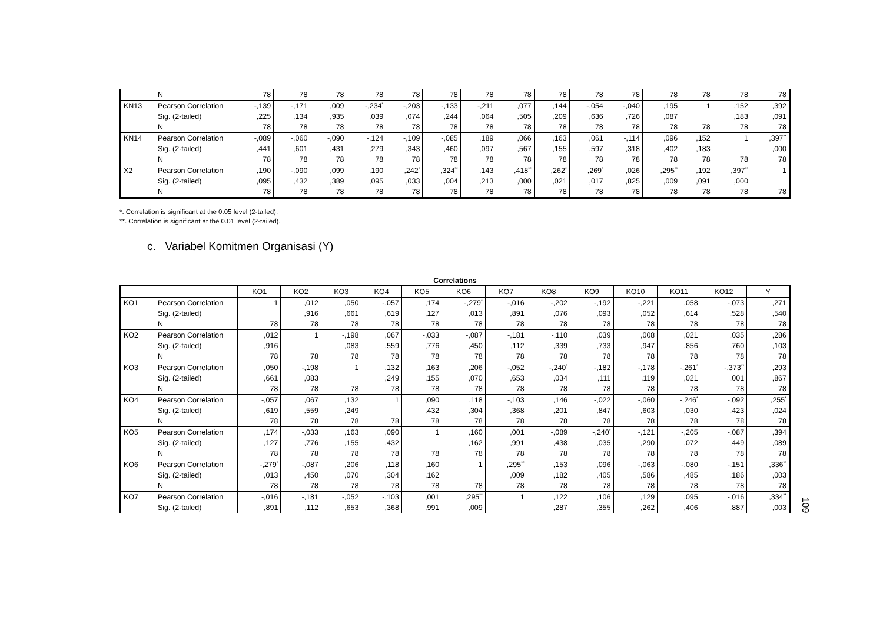| | N | 78 | 78 | 78 | 78 | 78 | 78 | 78 | 78 | 78 | 78 | 78 | 78 | 78 | 78 | 78 |
| KN13 | Pearson Correlation | -,139 | -,171 | ,009 | -,234<sup>*</sup> | -,203 | -,133 | -,211 | ,077 | ,144 | -,054 | -,040 | ,195 | 1 | ,152 | ,392 |
| | Sig. (2-tailed) | ,225 | ,134 | ,935 | ,039 | ,074 | ,244 | ,064 | ,505 | ,209 | ,636 | ,726 | ,087 | | ,183 | ,091 |
| | N | 78 | 78 | 78 | 78 | 78 | 78 | 78 | 78 | 78 | 78 | 78 | 78 | 78 | 78 | 78 |
| KN14 | Pearson Correlation | -,089 | -,060 | -,090 | -,124 | -,109 | -,085 | ,189 | ,066 | ,163 | ,061 | -,114 | ,096 | ,152 | 1 | ,397<sup>**</sup> |
| | Sig. (2-tailed) | ,441 | ,601 | ,431 | ,279 | ,343 | ,460 | ,097 | ,567 | ,155 | ,597 | ,318 | ,402 | ,183 | | ,000 |
| | N | 78 | 78 | 78 | 78 | 78 | 78 | 78 | 78 | 78 | 78 | 78 | 78 | 78 | 78 | 78 |
| X2 | Pearson Correlation | ,190 | -,090 | ,099 | ,190 | ,242<sup>*</sup> | ,324<sup>**</sup> | ,143 | ,418<sup>**</sup> | ,262<sup>*</sup> | ,269<sup>*</sup> | ,026 | ,295<sup>**</sup> | ,192 | ,397<sup>**</sup> | 1 |
| | Sig. (2-tailed) | ,095 | ,432 | ,389 | ,095 | ,033 | ,004 | ,213 | ,000 | ,021 | ,017 | ,825 | ,009 | ,091 | ,000 | |
| | N | 78 | 78 | 78 | 78 | 78 | 78 | 78 | 78 | 78 | 78 | 78 | 78 | 78 | 78 | 78 |
*. Correlation is significant at the 0.05 level (2-tailed).
**. Correlation is significant at the 0.01 level (2-tailed).
c. Variabel Komitmen Organisasi (Y)
Correlations
| | | KO1 | KO2 | KO3 | KO4 | KO5 | KO6 | KO7 | KO8 | KO9 | KO10 | KO11 | KO12 | Y |
| --- | --- | --- | --- | --- | --- | --- | --- | --- | --- | --- | --- | --- | --- | --- |
| KO1 | Pearson Correlation | 1 | ,012 | ,050 | -,057 | ,174 | -,279<sup>*</sup> | -,016 | -,202 | -,192 | -,221 | ,058 | -,073 | ,271 |
| | Sig. (2-tailed) | | ,916 | ,661 | ,619 | ,127 | ,013 | ,891 | ,076 | ,093 | ,052 | ,614 | ,528 | ,540 |
| | N | 78 | 78 | 78 | 78 | 78 | 78 | 78 | 78 | 78 | 78 | 78 | 78 | 78 |
| KO2 | Pearson Correlation | ,012 | 1 | -,198 | ,067 | -,033 | -,087 | -,181 | -,110 | ,039 | ,008 | ,021 | ,035 | ,286 |
| | Sig. (2-tailed) | ,916 | | ,083 | ,559 | ,776 | ,450 | ,112 | ,339 | ,733 | ,947 | ,856 | ,760 | ,103 |
| | N | 78 | 78 | 78 | 78 | 78 | 78 | 78 | 78 | 78 | 78 | 78 | 78 | 78 |
| KO3 | Pearson Correlation | ,050 | -,198 | 1 | ,132 | ,163 | ,206 | -,052 | -,240<sup>*</sup> | -,182 | -,178 | -,261<sup>*</sup> | -,373<sup>**</sup> | ,293 |
| | Sig. (2-tailed) | ,661 | ,083 | | ,249 | ,155 | ,070 | ,653 | ,034 | ,111 | ,119 | ,021 | ,001 | ,867 |
| | N | 78 | 78 | 78 | 78 | 78 | 78 | 78 | 78 | 78 | 78 | 78 | 78 | 78 |
| KO4 | Pearson Correlation | -,057 | ,067 | ,132 | 1 | ,090 | ,118 | -,103 | ,146 | -,022 | -,060 | -,246<sup>*</sup> | -,092 | ,255<sup>*</sup> |
| | Sig. (2-tailed) | ,619 | ,559 | ,249 | | ,432 | ,304 | ,368 | ,201 | ,847 | ,603 | ,030 | ,423 | ,024 |
| | N | 78 | 78 | 78 | 78 | 78 | 78 | 78 | 78 | 78 | 78 | 78 | 78 | 78 |
| KO5 | Pearson Correlation | ,174 | -,033 | ,163 | ,090 | 1 | ,160 | ,001 | -,089 | -,240<sup>*</sup> | -,121 | -,205 | -,087 | ,394 |
| | Sig. (2-tailed) | ,127 | ,776 | ,155 | ,432 | | ,162 | ,991 | ,438 | ,035 | ,290 | ,072 | ,449 | ,089 |
| | N | 78 | 78 | 78 | 78 | 78 | 78 | 78 | 78 | 78 | 78 | 78 | 78 | 78 |
| KO6 | Pearson Correlation | -,279<sup>*</sup> | -,087 | ,206 | ,118 | ,160 | 1 | ,295<sup>**</sup> | ,153 | ,096 | -,063 | -,080 | -,151 | ,336<sup>**</sup> |
| | Sig. (2-tailed) | ,013 | ,450 | ,070 | ,304 | ,162 | | ,009 | ,182 | ,405 | ,586 | ,485 | ,186 | ,003 |
| | N | 78 | 78 | 78 | 78 | 78 | 78 | 78 | 78 | 78 | 78 | 78 | 78 | 78 |
| KO7 | Pearson Correlation | -,016 | -,181 | -,052 | -,103 | ,001 | ,295<sup>**</sup> | 1 | ,122 | ,106 | ,129 | ,095 | -,016 | ,334<sup>**</sup> |
| | Sig. (2-tailed) | ,891 | ,112 | ,653 | ,368 | ,991 | ,009 | | ,287 | ,355 | ,262 | ,406 | ,887 | ,003 |
109